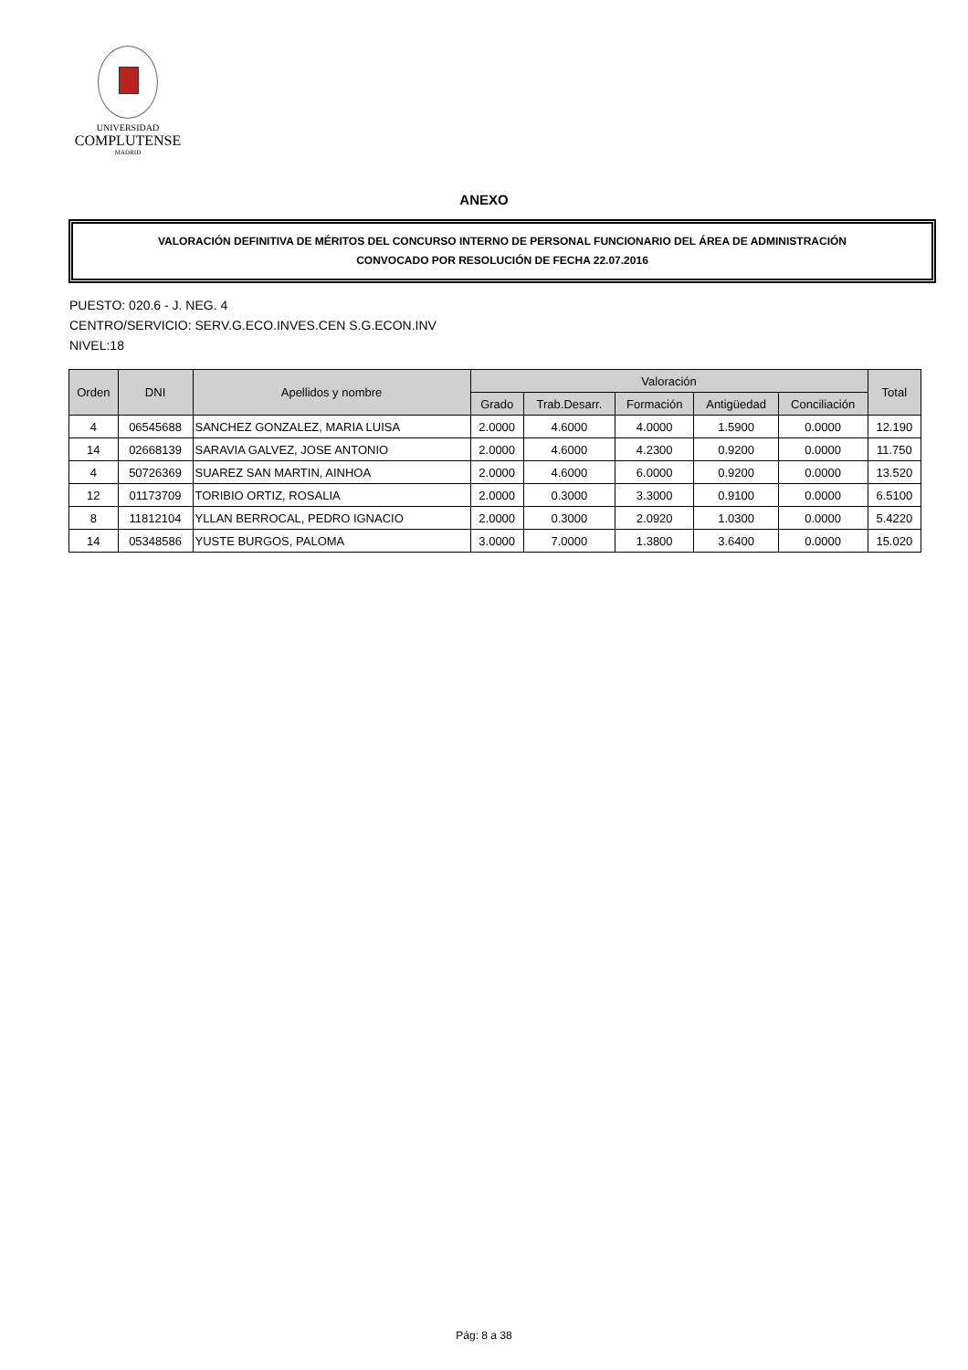UNIVERSIDAD
COMPLUTENSE
MADRID
ANEXO
VALORACIÓN DEFINITIVA DE MÉRITOS DEL CONCURSO INTERNO DE PERSONAL FUNCIONARIO DEL ÁREA DE ADMINISTRACIÓN
CONVOCADO POR RESOLUCIÓN DE FECHA 22.07.2016
PUESTO: 020.6 - J. NEG. 4
CENTRO/SERVICIO: SERV.G.ECO.INVES.CEN S.G.ECON.INV
NIVEL:18
| Orden | DNI | Apellidos y nombre | Valoración | | | | | Total |
| --- | --- | --- | --- | --- | --- | --- | --- | --- |
| | | | Grado | Trab.Desarr. | Formación | Antigüedad | Conciliación | |
| 4 | 06545688 | SANCHEZ GONZALEZ, MARIA LUISA | 2.0000 | 4.6000 | 4.0000 | 1.5900 | 0.0000 | 12.190 |
| 14 | 02668139 | SARAVIA GALVEZ, JOSE ANTONIO | 2.0000 | 4.6000 | 4.2300 | 0.9200 | 0.0000 | 11.750 |
| 4 | 50726369 | SUAREZ SAN MARTIN, AINHOA | 2.0000 | 4.6000 | 6.0000 | 0.9200 | 0.0000 | 13.520 |
| 12 | 01173709 | TORIBIO ORTIZ, ROSALIA | 2.0000 | 0.3000 | 3.3000 | 0.9100 | 0.0000 | 6.5100 |
| 8 | 11812104 | YLLAN BERROCAL, PEDRO IGNACIO | 2.0000 | 0.3000 | 2.0920 | 1.0300 | 0.0000 | 5.4220 |
| 14 | 05348586 | YUSTE BURGOS, PALOMA | 3.0000 | 7.0000 | 1.3800 | 3.6400 | 0.0000 | 15.020 |
Pág: 8 a 38